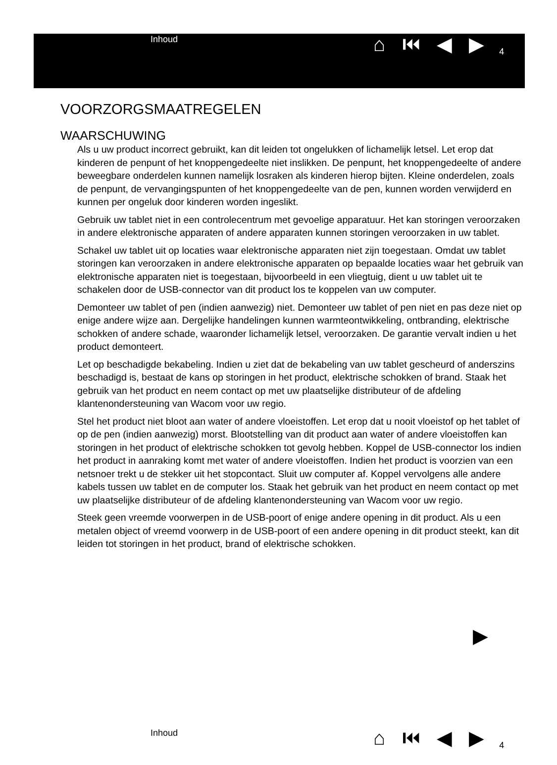Inhoud
⌂ ⏮ ◀ ▶
4
VOORZORGSMAATREGELEN
WAARSCHUWING
Als u uw product incorrect gebruikt, kan dit leiden tot ongelukken of lichamelijk letsel. Let erop dat kinderen de penpunt of het knoppengedeelte niet inslikken. De penpunt, het knoppengedeelte of andere beweegbare onderdelen kunnen namelijk losraken als kinderen hierop bijten. Kleine onderdelen, zoals de penpunt, de vervangingspunten of het knoppengedeelte van de pen, kunnen worden verwijderd en kunnen per ongeluk door kinderen worden ingeslikt.
Gebruik uw tablet niet in een controlecentrum met gevoelige apparatuur. Het kan storingen veroorzaken in andere elektronische apparaten of andere apparaten kunnen storingen veroorzaken in uw tablet.
Schakel uw tablet uit op locaties waar elektronische apparaten niet zijn toegestaan. Omdat uw tablet storingen kan veroorzaken in andere elektronische apparaten op bepaalde locaties waar het gebruik van elektronische apparaten niet is toegestaan, bijvoorbeeld in een vliegtuig, dient u uw tablet uit te schakelen door de USB-connector van dit product los te koppelen van uw computer.
Demonteer uw tablet of pen (indien aanwezig) niet. Demonteer uw tablet of pen niet en pas deze niet op enige andere wijze aan. Dergelijke handelingen kunnen warmteontwikkeling, ontbranding, elektrische schokken of andere schade, waaronder lichamelijk letsel, veroorzaken. De garantie vervalt indien u het product demonteert.
Let op beschadigde bekabeling. Indien u ziet dat de bekabeling van uw tablet gescheurd of anderszins beschadigd is, bestaat de kans op storingen in het product, elektrische schokken of brand. Staak het gebruik van het product en neem contact op met uw plaatselijke distributeur of de afdeling klantenondersteuning van Wacom voor uw regio.
Stel het product niet bloot aan water of andere vloeistoffen. Let erop dat u nooit vloeistof op het tablet of op de pen (indien aanwezig) morst. Blootstelling van dit product aan water of andere vloeistoffen kan storingen in het product of elektrische schokken tot gevolg hebben. Koppel de USB-connector los indien het product in aanraking komt met water of andere vloeistoffen. Indien het product is voorzien van een netsnoer trekt u de stekker uit het stopcontact. Sluit uw computer af. Koppel vervolgens alle andere kabels tussen uw tablet en de computer los. Staak het gebruik van het product en neem contact op met uw plaatselijke distributeur of de afdeling klantenondersteuning van Wacom voor uw regio.
Steek geen vreemde voorwerpen in de USB-poort of enige andere opening in dit product. Als u een metalen object of vreemd voorwerp in de USB-poort of een andere opening in dit product steekt, kan dit leiden tot storingen in het product, brand of elektrische schokken.
▶
Inhoud
⌂ ⏮ ◀ ▶
4